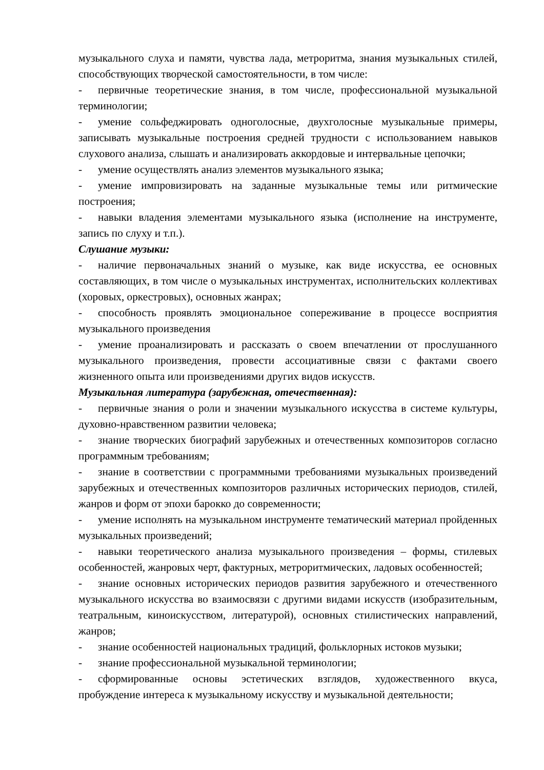музыкального слуха и памяти, чувства лада, метроритма, знания музыкальных стилей, способствующих творческой самостоятельности, в том числе:
- первичные теоретические знания, в том числе, профессиональной музыкальной терминологии;
- умение сольфеджировать одноголосные, двухголосные музыкальные примеры, записывать музыкальные построения средней трудности с использованием навыков слухового анализа, слышать и анализировать аккордовые и интервальные цепочки;
- умение осуществлять анализ элементов музыкального языка;
- умение импровизировать на заданные музыкальные темы или ритмические построения;
- навыки владения элементами музыкального языка (исполнение на инструменте, запись по слуху и т.п.).
Слушание музыки:
- наличие первоначальных знаний о музыке, как виде искусства, ее основных составляющих, в том числе о музыкальных инструментах, исполнительских коллективах (хоровых, оркестровых), основных жанрах;
- способность проявлять эмоциональное сопереживание в процессе восприятия музыкального произведения
- умение проанализировать и рассказать о своем впечатлении от прослушанного музыкального произведения, провести ассоциативные связи с фактами своего жизненного опыта или произведениями других видов искусств.
Музыкальная литература (зарубежная, отечественная):
- первичные знания о роли и значении музыкального искусства в системе культуры, духовно-нравственном развитии человека;
- знание творческих биографий зарубежных и отечественных композиторов согласно программным требованиям;
- знание в соответствии с программными требованиями музыкальных произведений зарубежных и отечественных композиторов различных исторических периодов, стилей, жанров и форм от эпохи барокко до современности;
- умение исполнять на музыкальном инструменте тематический материал пройденных музыкальных произведений;
- навыки теоретического анализа музыкального произведения – формы, стилевых особенностей, жанровых черт, фактурных, метроритмических, ладовых особенностей;
- знание основных исторических периодов развития зарубежного и отечественного музыкального искусства во взаимосвязи с другими видами искусств (изобразительным, театральным, киноискусством, литературой), основных стилистических направлений, жанров;
- знание особенностей национальных традиций, фольклорных истоков музыки;
- знание профессиональной музыкальной терминологии;
- сформированные основы эстетических взглядов, художественного вкуса, пробуждение интереса к музыкальному искусству и музыкальной деятельности;